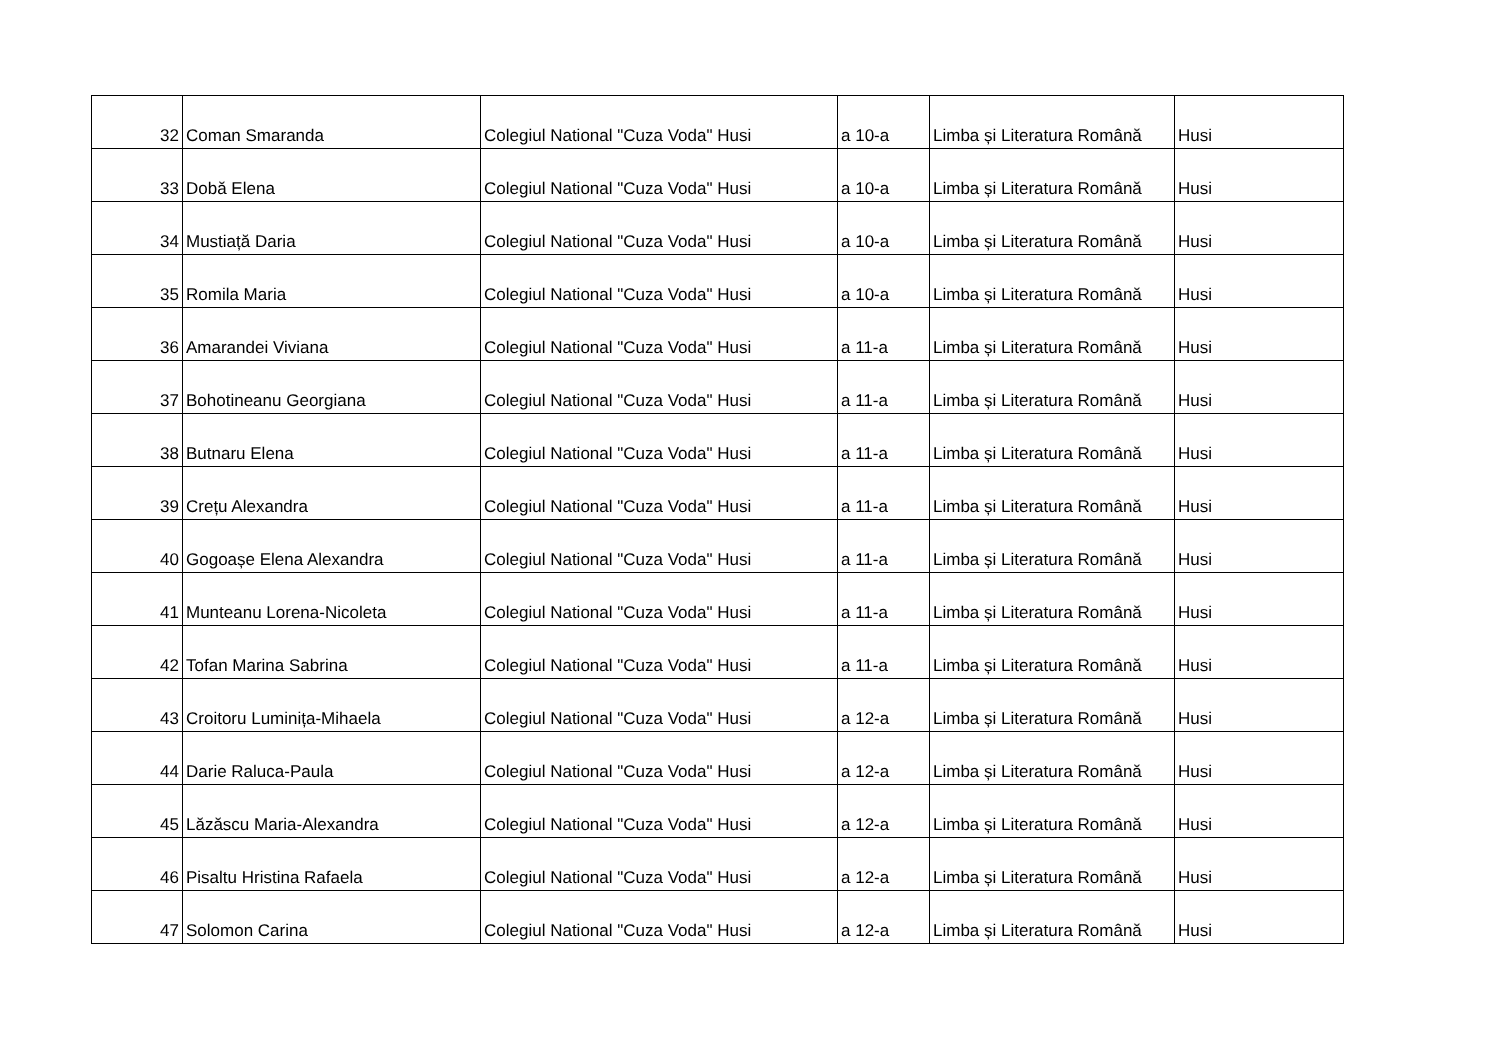| 32 | Coman Smaranda | Colegiul National "Cuza Voda" Husi | a 10-a | Limba și Literatura Română | Husi |
| 33 | Dobă Elena | Colegiul National "Cuza Voda" Husi | a 10-a | Limba și Literatura Română | Husi |
| 34 | Mustiață Daria | Colegiul National "Cuza Voda" Husi | a 10-a | Limba și Literatura Română | Husi |
| 35 | Romila Maria | Colegiul National "Cuza Voda" Husi | a 10-a | Limba și Literatura Română | Husi |
| 36 | Amarandei Viviana | Colegiul National "Cuza Voda" Husi | a 11-a | Limba și Literatura Română | Husi |
| 37 | Bohotineanu Georgiana | Colegiul National "Cuza Voda" Husi | a 11-a | Limba și Literatura Română | Husi |
| 38 | Butnaru Elena | Colegiul National "Cuza Voda" Husi | a 11-a | Limba și Literatura Română | Husi |
| 39 | Crețu Alexandra | Colegiul National "Cuza Voda" Husi | a 11-a | Limba și Literatura Română | Husi |
| 40 | Gogoașe Elena Alexandra | Colegiul National "Cuza Voda" Husi | a 11-a | Limba și Literatura Română | Husi |
| 41 | Munteanu Lorena-Nicoleta | Colegiul National "Cuza Voda" Husi | a 11-a | Limba și Literatura Română | Husi |
| 42 | Tofan Marina Sabrina | Colegiul National "Cuza Voda" Husi | a 11-a | Limba și Literatura Română | Husi |
| 43 | Croitoru Luminița-Mihaela | Colegiul National "Cuza Voda" Husi | a 12-a | Limba și Literatura Română | Husi |
| 44 | Darie Raluca-Paula | Colegiul National "Cuza Voda" Husi | a 12-a | Limba și Literatura Română | Husi |
| 45 | Lăzăscu Maria-Alexandra | Colegiul National "Cuza Voda" Husi | a 12-a | Limba și Literatura Română | Husi |
| 46 | Pisaltu Hristina Rafaela | Colegiul National "Cuza Voda" Husi | a 12-a | Limba și Literatura Română | Husi |
| 47 | Solomon Carina | Colegiul National "Cuza Voda" Husi | a 12-a | Limba și Literatura Română | Husi |